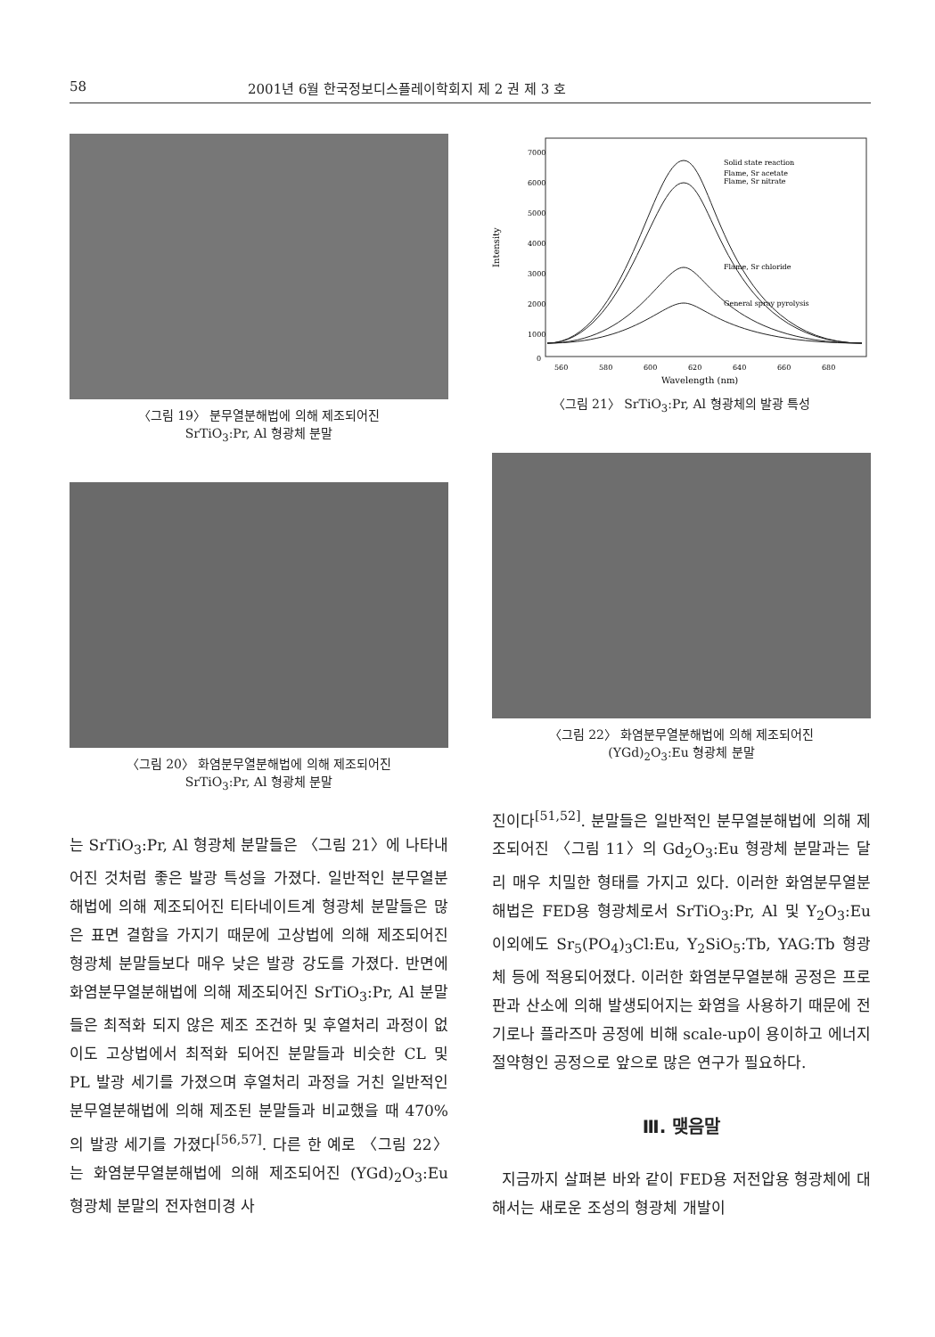58 2001년 6월 한국정보디스플레이학회지 제 2 권 제 3 호
〈그림 19〉 분무열분해법에 의해 제조되어진
SrTiO<sub>3</sub>:Pr, Al 형광체 분말
〈그림 20〉 화염분무열분해법에 의해 제조되어진
SrTiO<sub>3</sub>:Pr, Al 형광체 분말
는 SrTiO<sub>3</sub>:Pr, Al 형광체 분말들은 〈그림 21〉에 나타내어진 것처럼 좋은 발광 특성을 가졌다. 일반적인 분무열분해법에 의해 제조되어진 티타네이트계 형광체 분말들은 많은 표면 결함을 가지기 때문에 고상법에 의해 제조되어진 형광체 분말들보다 매우 낮은 발광 강도를 가졌다. 반면에 화염분무열분해법에 의해 제조되어진 SrTiO<sub>3</sub>:Pr, Al 분말들은 최적화 되지 않은 제조 조건하 및 후열처리 과정이 없이도 고상법에서 최적화 되어진 분말들과 비슷한 CL 및 PL 발광 세기를 가졌으며 후열처리 과정을 거친 일반적인 분무열분해법에 의해 제조된 분말들과 비교했을 때 470%의 발광 세기를 가졌다<sup>[56,57]</sup>. 다른 한 예로 〈그림 22〉는 화염분무열분해법에 의해 제조되어진 (YGd)<sub>2</sub>O<sub>3</sub>:Eu 형광체 분말의 전자현미경 사
Intensity
7000
6000
5000
4000
3000
2000
1000
0
560
580
600
620
640
660
680
Wavelength (nm)
Solid state reaction
Flame, Sr acetate
Flame, Sr nitrate
Flame, Sr chloride
General spray pyrolysis
〈그림 21〉 SrTiO<sub>3</sub>:Pr, Al 형광체의 발광 특성
〈그림 22〉 화염분무열분해법에 의해 제조되어진
(YGd)<sub>2</sub>O<sub>3</sub>:Eu 형광체 분말
진이다<sup>[51,52]</sup>. 분말들은 일반적인 분무열분해법에 의해 제조되어진 〈그림 11〉의 Gd<sub>2</sub>O<sub>3</sub>:Eu 형광체 분말과는 달리 매우 치밀한 형태를 가지고 있다. 이러한 화염분무열분해법은 FED용 형광체로서 SrTiO<sub>3</sub>:Pr, Al 및 Y<sub>2</sub>O<sub>3</sub>:Eu 이외에도 Sr<sub>5</sub>(PO<sub>4</sub>)<sub>3</sub>Cl:Eu, Y<sub>2</sub>SiO<sub>5</sub>:Tb, YAG:Tb 형광체 등에 적용되어졌다. 이러한 화염분무열분해 공정은 프로판과 산소에 의해 발생되어지는 화염을 사용하기 때문에 전기로나 플라즈마 공정에 비해 scale-up이 용이하고 에너지 절약형인 공정으로 앞으로 많은 연구가 필요하다.
Ⅲ. 맺음말
지금까지 살펴본 바와 같이 FED용 저전압용 형광체에 대해서는 새로운 조성의 형광체 개발이